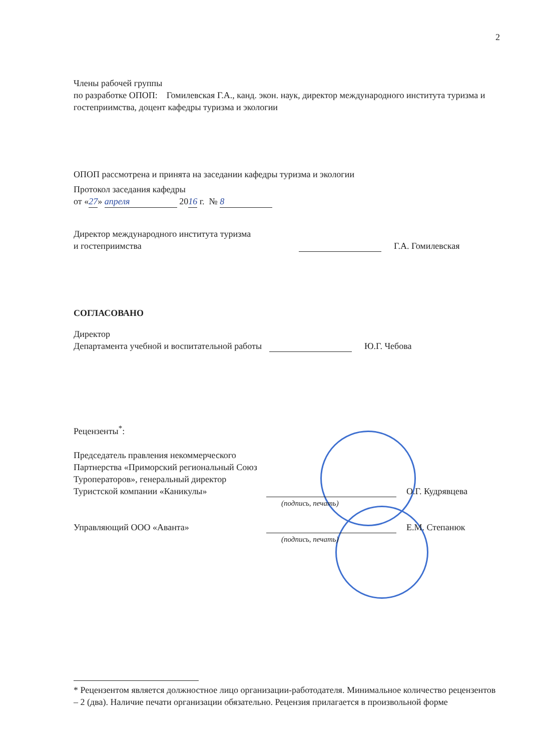2
Члены рабочей группы
по разработке ОПОП: Гомилевская Г.А., канд. экон. наук, директор международного института туризма и гостеприимства, доцент кафедры туризма и экологии
ОПОП рассмотрена и принята на заседании кафедры туризма и экологии
Протокол заседания кафедры
от «27» апреля 2016 г. № 8
Директор международного института туризма
и гостеприимства
Г.А. Гомилевская
СОГЛАСОВАНО
Директор
Департамента учебной и воспитательной работы
Ю.Г. Чебова
Рецензенты<sup>*</sup>:
Председатель правления некоммерческого
Партнерства «Приморский региональный Союз
Туроператоров», генеральный директор
Туристской компании «Каникулы»
О.Г. Кудрявцева
(подпись, печать)
Управляющий ООО «Аванта»
Е.М. Степанюк
(подпись, печать)
* Рецензентом является должностное лицо организации-работодателя. Минимальное количество рецензентов – 2 (два). Наличие печати организации обязательно. Рецензия прилагается в произвольной форме